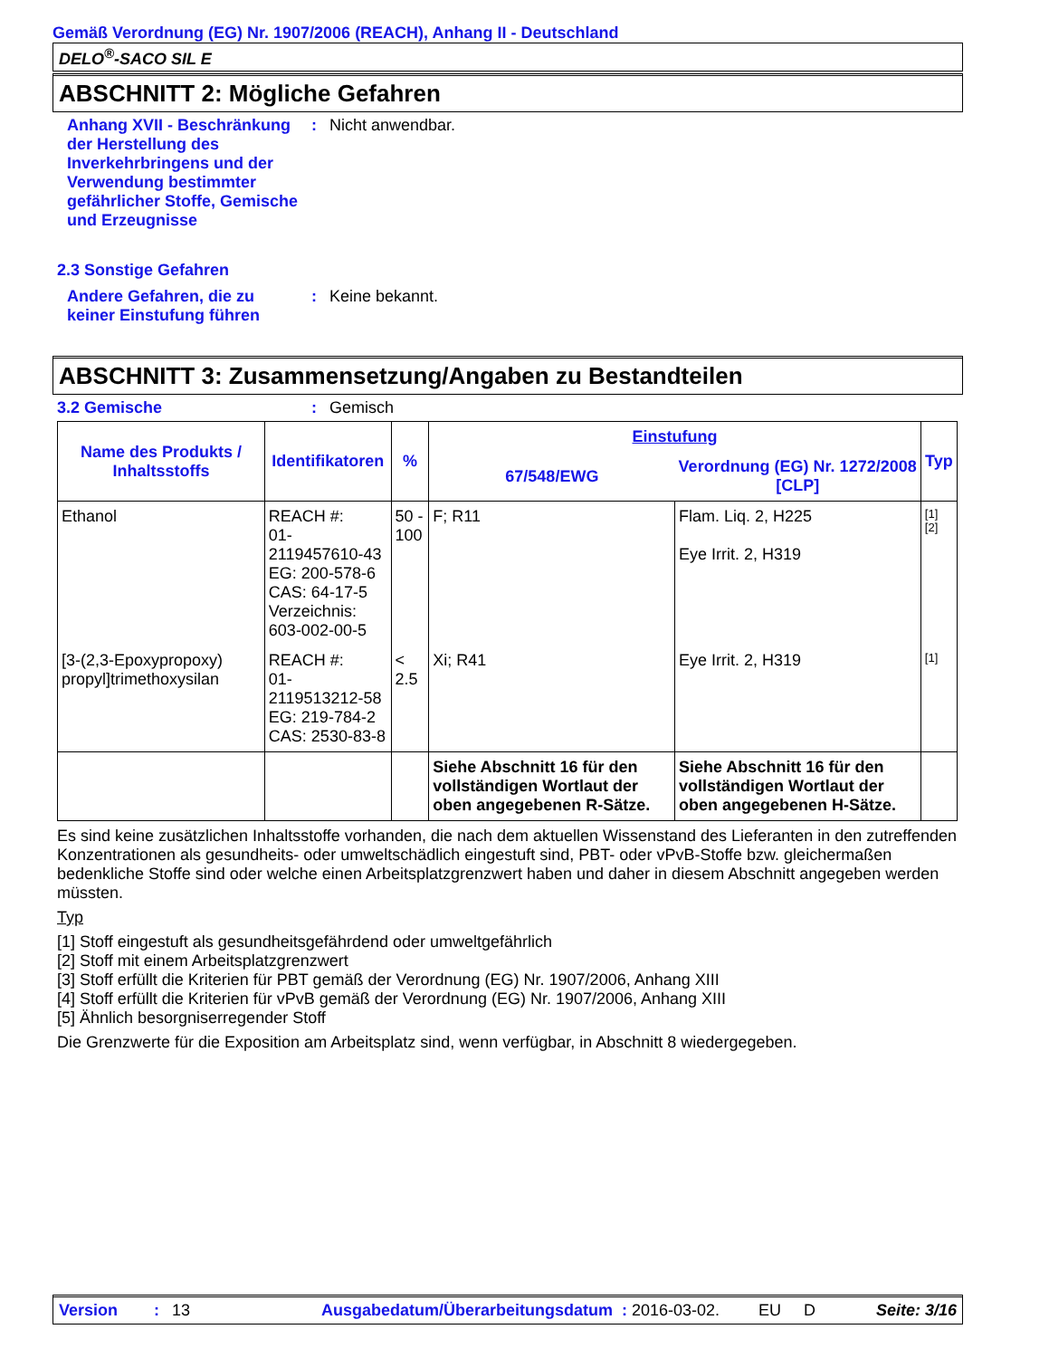Gemäß Verordnung (EG) Nr. 1907/2006 (REACH), Anhang II - Deutschland
DELO<sup>®</sup>-SACO SIL E
ABSCHNITT 2: Mögliche Gefahren
Anhang XVII - Beschränkung der Herstellung des Inverkehrbringens und der Verwendung bestimmter gefährlicher Stoffe, Gemische und Erzeugnisse
: Nicht anwendbar.
2.3 Sonstige Gefahren
Andere Gefahren, die zu keiner Einstufung führen
: Keine bekannt.
ABSCHNITT 3: Zusammensetzung/Angaben zu Bestandteilen
3.2 Gemische : Gemisch
| Name des Produkts / Inhaltsstoffs | Identifikatoren | % | Einstufung | | Typ |
| --- | --- | --- | --- | --- | --- |
| | | | 67/548/EWG | Verordnung (EG) Nr. 1272/2008 [CLP] | |
| Ethanol | REACH #: 01-2119457610-43 EG: 200-578-6 CAS: 64-17-5 Verzeichnis: 603-002-00-5 | 50 - 100 | F; R11 | Flam. Liq. 2, H225 Eye Irrit. 2, H319 | [1] [2] |
| [3-(2,3-Epoxypropoxy) propyl]trimethoxysilan | REACH #: 01-2119513212-58 EG: 219-784-2 CAS: 2530-83-8 | < 2.5 | Xi; R41 | Eye Irrit. 2, H319 | [1] |
| | | | Siehe Abschnitt 16 für den vollständigen Wortlaut der oben angegebenen R-Sätze. | Siehe Abschnitt 16 für den vollständigen Wortlaut der oben angegebenen H-Sätze. | |
Es sind keine zusätzlichen Inhaltsstoffe vorhanden, die nach dem aktuellen Wissenstand des Lieferanten in den zutreffenden Konzentrationen als gesundheits- oder umweltschädlich eingestuft sind, PBT- oder vPvB-Stoffe bzw. gleichermaßen bedenkliche Stoffe sind oder welche einen Arbeitsplatzgrenzwert haben und daher in diesem Abschnitt angegeben werden müssten.
Typ
[1] Stoff eingestuft als gesundheitsgefährdend oder umweltgefährlich
[2] Stoff mit einem Arbeitsplatzgrenzwert
[3] Stoff erfüllt die Kriterien für PBT gemäß der Verordnung (EG) Nr. 1907/2006, Anhang XIII
[4] Stoff erfüllt die Kriterien für vPvB gemäß der Verordnung (EG) Nr. 1907/2006, Anhang XIII
[5] Ähnlich besorgniserregender Stoff
Die Grenzwerte für die Exposition am Arbeitsplatz sind, wenn verfügbar, in Abschnitt 8 wiedergegeben.
Version: 13 Ausgabedatum/Überarbeitungsdatum : 2016-03-02. EU D Seite: 3/16